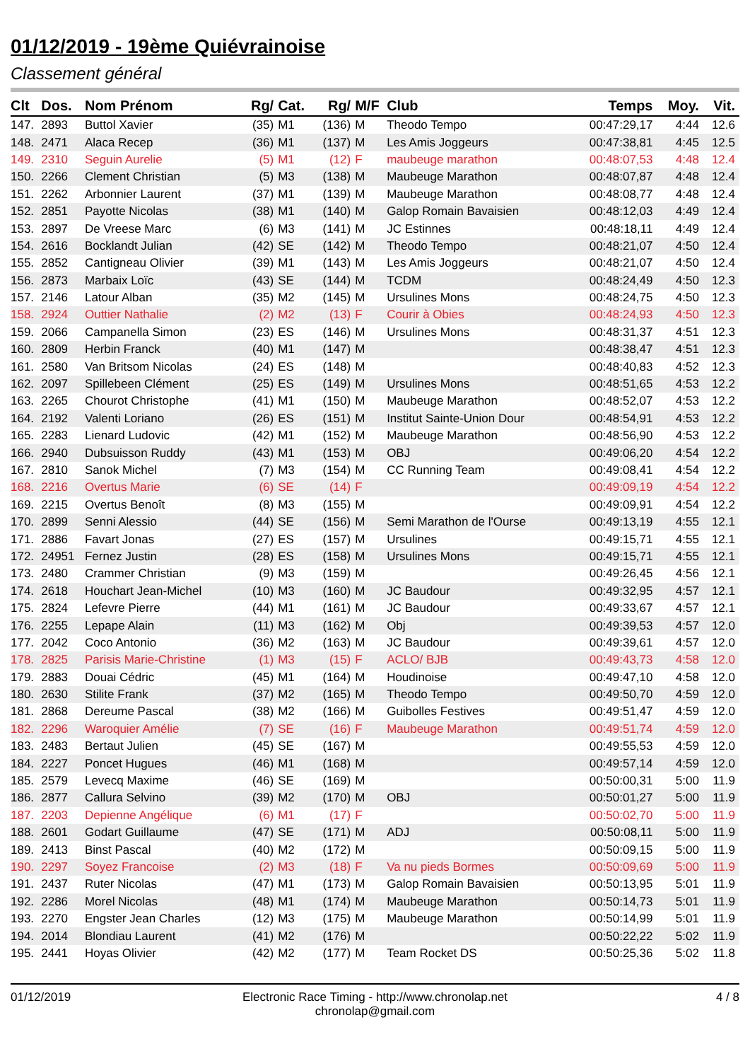01/12/2019 - 19ème Quiévrainoise
Classement général
| Clt | Dos. | Nom Prénom | Rg/ | Cat. | Rg/ | M/F | Club | Temps | Moy. | Vit. |
| --- | --- | --- | --- | --- | --- | --- | --- | --- | --- | --- |
| 147. | 2893 | Buttol Xavier | (35) | M1 | (136) | M | Theodo Tempo | 00:47:29,17 | 4:44 | 12.6 |
| 148. | 2471 | Alaca Recep | (36) | M1 | (137) | M | Les Amis Joggeurs | 00:47:38,81 | 4:45 | 12.5 |
| 149. | 2310 | Seguin Aurelie | (5) | M1 | (12) | F | maubeuge marathon | 00:48:07,53 | 4:48 | 12.4 |
| 150. | 2266 | Clement Christian | (5) | M3 | (138) | M | Maubeuge Marathon | 00:48:07,87 | 4:48 | 12.4 |
| 151. | 2262 | Arbonnier Laurent | (37) | M1 | (139) | M | Maubeuge Marathon | 00:48:08,77 | 4:48 | 12.4 |
| 152. | 2851 | Payotte Nicolas | (38) | M1 | (140) | M | Galop Romain Bavaisien | 00:48:12,03 | 4:49 | 12.4 |
| 153. | 2897 | De Vreese Marc | (6) | M3 | (141) | M | JC Estinnes | 00:48:18,11 | 4:49 | 12.4 |
| 154. | 2616 | Bocklandt Julian | (42) | SE | (142) | M | Theodo Tempo | 00:48:21,07 | 4:50 | 12.4 |
| 155. | 2852 | Cantigneau Olivier | (39) | M1 | (143) | M | Les Amis Joggeurs | 00:48:21,07 | 4:50 | 12.4 |
| 156. | 2873 | Marbaix Loïc | (43) | SE | (144) | M | TCDM | 00:48:24,49 | 4:50 | 12.3 |
| 157. | 2146 | Latour Alban | (35) | M2 | (145) | M | Ursulines Mons | 00:48:24,75 | 4:50 | 12.3 |
| 158. | 2924 | Outtier Nathalie | (2) | M2 | (13) | F | Courir à Obies | 00:48:24,93 | 4:50 | 12.3 |
| 159. | 2066 | Campanella Simon | (23) | ES | (146) | M | Ursulines Mons | 00:48:31,37 | 4:51 | 12.3 |
| 160. | 2809 | Herbin Franck | (40) | M1 | (147) | M | | 00:48:38,47 | 4:51 | 12.3 |
| 161. | 2580 | Van Britsom Nicolas | (24) | ES | (148) | M | | 00:48:40,83 | 4:52 | 12.3 |
| 162. | 2097 | Spillebeen Clément | (25) | ES | (149) | M | Ursulines Mons | 00:48:51,65 | 4:53 | 12.2 |
| 163. | 2265 | Chourot Christophe | (41) | M1 | (150) | M | Maubeuge Marathon | 00:48:52,07 | 4:53 | 12.2 |
| 164. | 2192 | Valenti Loriano | (26) | ES | (151) | M | Institut Sainte-Union Dour | 00:48:54,91 | 4:53 | 12.2 |
| 165. | 2283 | Lienard Ludovic | (42) | M1 | (152) | M | Maubeuge Marathon | 00:48:56,90 | 4:53 | 12.2 |
| 166. | 2940 | Dubsuisson Ruddy | (43) | M1 | (153) | M | OBJ | 00:49:06,20 | 4:54 | 12.2 |
| 167. | 2810 | Sanok Michel | (7) | M3 | (154) | M | CC Running Team | 00:49:08,41 | 4:54 | 12.2 |
| 168. | 2216 | Overtus Marie | (6) | SE | (14) | F | | 00:49:09,19 | 4:54 | 12.2 |
| 169. | 2215 | Overtus Benoît | (8) | M3 | (155) | M | | 00:49:09,91 | 4:54 | 12.2 |
| 170. | 2899 | Senni Alessio | (44) | SE | (156) | M | Semi Marathon de l'Ourse | 00:49:13,19 | 4:55 | 12.1 |
| 171. | 2886 | Favart Jonas | (27) | ES | (157) | M | Ursulines | 00:49:15,71 | 4:55 | 12.1 |
| 172. | 24951 | Fernez Justin | (28) | ES | (158) | M | Ursulines Mons | 00:49:15,71 | 4:55 | 12.1 |
| 173. | 2480 | Crammer Christian | (9) | M3 | (159) | M | | 00:49:26,45 | 4:56 | 12.1 |
| 174. | 2618 | Houchart Jean-Michel | (10) | M3 | (160) | M | JC Baudour | 00:49:32,95 | 4:57 | 12.1 |
| 175. | 2824 | Lefevre Pierre | (44) | M1 | (161) | M | JC Baudour | 00:49:33,67 | 4:57 | 12.1 |
| 176. | 2255 | Lepape Alain | (11) | M3 | (162) | M | Obj | 00:49:39,53 | 4:57 | 12.0 |
| 177. | 2042 | Coco Antonio | (36) | M2 | (163) | M | JC Baudour | 00:49:39,61 | 4:57 | 12.0 |
| 178. | 2825 | Parisis Marie-Christine | (1) | M3 | (15) | F | ACLO/ BJB | 00:49:43,73 | 4:58 | 12.0 |
| 179. | 2883 | Douai Cédric | (45) | M1 | (164) | M | Houdinoise | 00:49:47,10 | 4:58 | 12.0 |
| 180. | 2630 | Stilite Frank | (37) | M2 | (165) | M | Theodo Tempo | 00:49:50,70 | 4:59 | 12.0 |
| 181. | 2868 | Dereume Pascal | (38) | M2 | (166) | M | Guibolles Festives | 00:49:51,47 | 4:59 | 12.0 |
| 182. | 2296 | Waroquier Amélie | (7) | SE | (16) | F | Maubeuge Marathon | 00:49:51,74 | 4:59 | 12.0 |
| 183. | 2483 | Bertaut Julien | (45) | SE | (167) | M | | 00:49:55,53 | 4:59 | 12.0 |
| 184. | 2227 | Poncet Hugues | (46) | M1 | (168) | M | | 00:49:57,14 | 4:59 | 12.0 |
| 185. | 2579 | Levecq Maxime | (46) | SE | (169) | M | | 00:50:00,31 | 5:00 | 11.9 |
| 186. | 2877 | Callura Selvino | (39) | M2 | (170) | M | OBJ | 00:50:01,27 | 5:00 | 11.9 |
| 187. | 2203 | Depienne Angélique | (6) | M1 | (17) | F | | 00:50:02,70 | 5:00 | 11.9 |
| 188. | 2601 | Godart Guillaume | (47) | SE | (171) | M | ADJ | 00:50:08,11 | 5:00 | 11.9 |
| 189. | 2413 | Binst Pascal | (40) | M2 | (172) | M | | 00:50:09,15 | 5:00 | 11.9 |
| 190. | 2297 | Soyez Francoise | (2) | M3 | (18) | F | Va nu pieds Bormes | 00:50:09,69 | 5:00 | 11.9 |
| 191. | 2437 | Ruter Nicolas | (47) | M1 | (173) | M | Galop Romain Bavaisien | 00:50:13,95 | 5:01 | 11.9 |
| 192. | 2286 | Morel Nicolas | (48) | M1 | (174) | M | Maubeuge Marathon | 00:50:14,73 | 5:01 | 11.9 |
| 193. | 2270 | Engster Jean Charles | (12) | M3 | (175) | M | Maubeuge Marathon | 00:50:14,99 | 5:01 | 11.9 |
| 194. | 2014 | Blondiau Laurent | (41) | M2 | (176) | M | | 00:50:22,22 | 5:02 | 11.9 |
| 195. | 2441 | Hoyas Olivier | (42) | M2 | (177) | M | Team Rocket DS | 00:50:25,36 | 5:02 | 11.8 |
01/12/2019 Electronic Race Timing - http://www.chronolap.net
chronolap@gmail.com
4 / 8